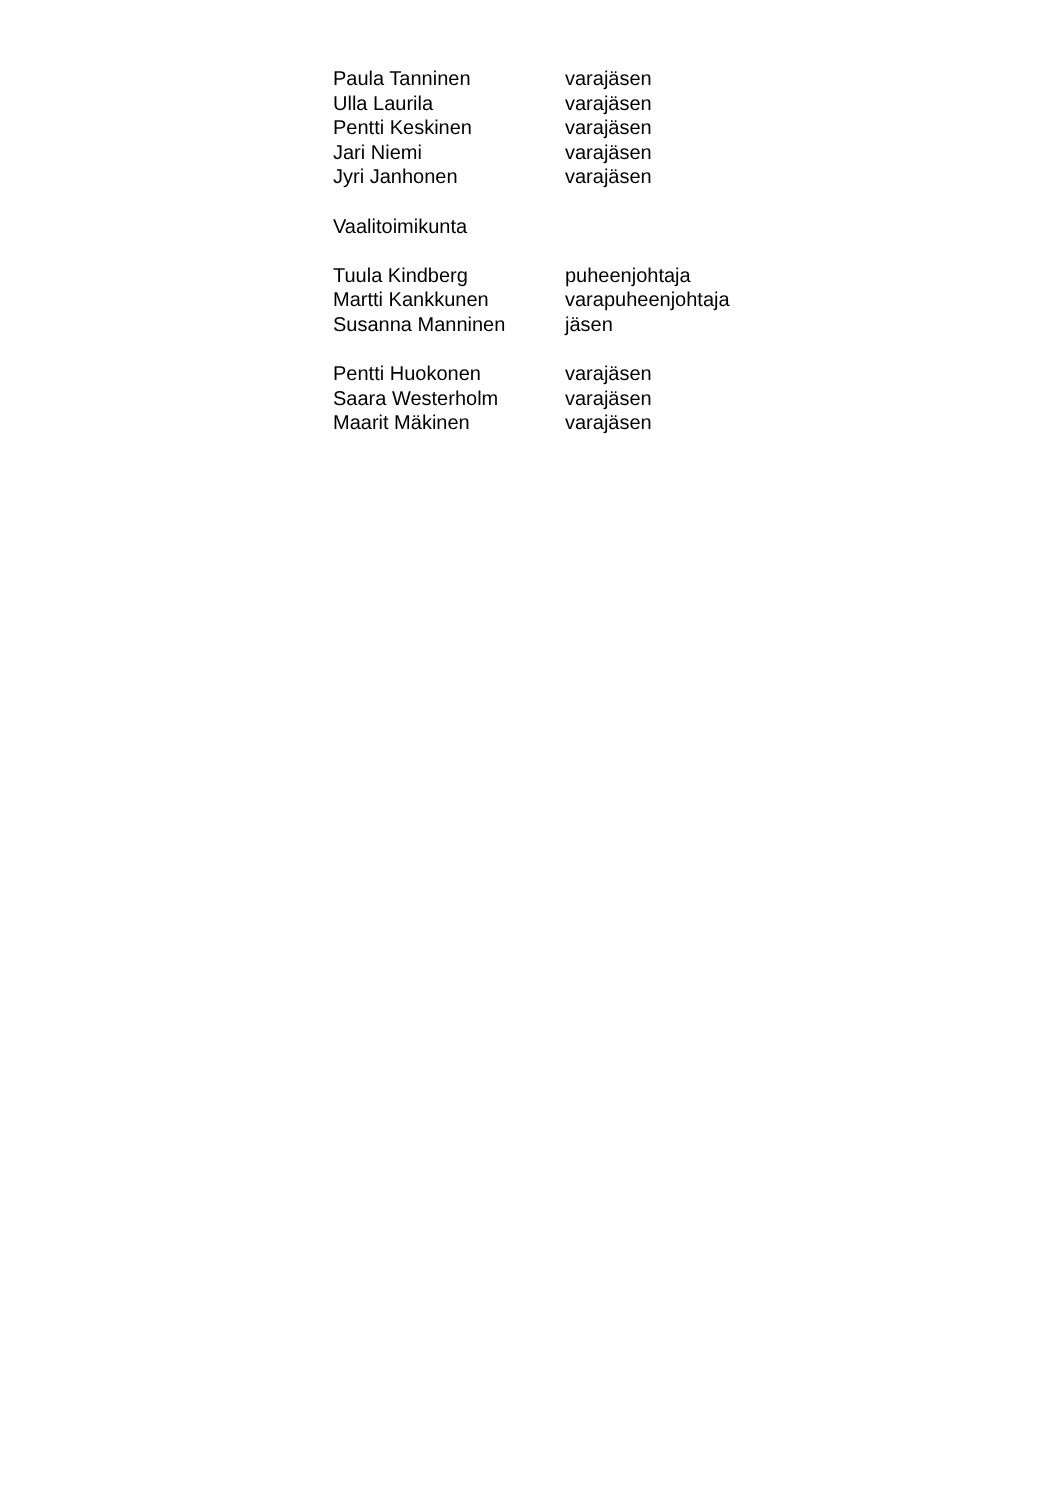| Paula Tanninen | varajäsen |
| Ulla Laurila | varajäsen |
| Pentti Keskinen | varajäsen |
| Jari Niemi | varajäsen |
| Jyri Janhonen | varajäsen |
| Vaalitoimikunta | |
| Tuula Kindberg | puheenjohtaja |
| Martti Kankkunen | varapuheenjohtaja |
| Susanna Manninen | jäsen |
| Pentti Huokonen | varajäsen |
| Saara Westerholm | varajäsen |
| Maarit Mäkinen | varajäsen |